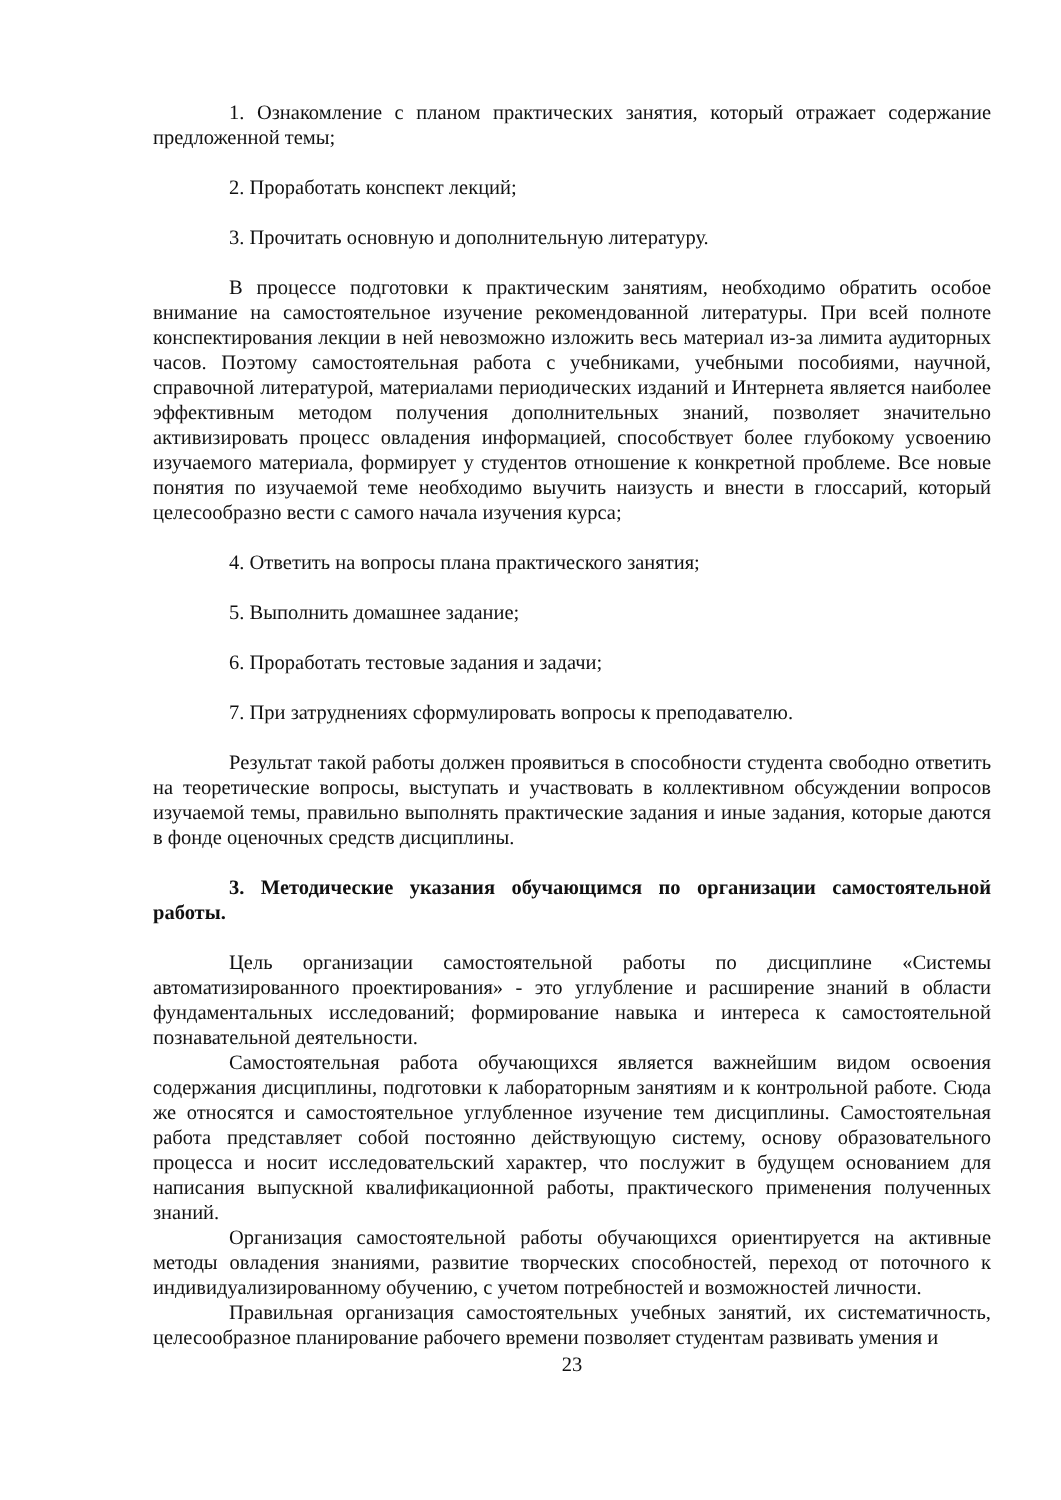1. Ознакомление с планом практических занятия, который отражает содержание предложенной темы;
2. Проработать конспект лекций;
3. Прочитать основную и дополнительную литературу.
В процессе подготовки к практическим занятиям, необходимо обратить особое внимание на самостоятельное изучение рекомендованной литературы. При всей полноте конспектирования лекции в ней невозможно изложить весь материал из-за лимита аудиторных часов. Поэтому самостоятельная работа с учебниками, учебными пособиями, научной, справочной литературой, материалами периодических изданий и Интернета является наиболее эффективным методом получения дополнительных знаний, позволяет значительно активизировать процесс овладения информацией, способствует более глубокому усвоению изучаемого материала, формирует у студентов отношение к конкретной проблеме. Все новые понятия по изучаемой теме необходимо выучить наизусть и внести в глоссарий, который целесообразно вести с самого начала изучения курса;
4. Ответить на вопросы плана практического занятия;
5. Выполнить домашнее задание;
6. Проработать тестовые задания и задачи;
7. При затруднениях сформулировать вопросы к преподавателю.
Результат такой работы должен проявиться в способности студента свободно ответить на теоретические вопросы, выступать и участвовать в коллективном обсуждении вопросов изучаемой темы, правильно выполнять практические задания и иные задания, которые даются в фонде оценочных средств дисциплины.
3. Методические указания обучающимся по организации самостоятельной работы.
Цель организации самостоятельной работы по дисциплине «Системы автоматизированного проектирования» - это углубление и расширение знаний в области фундаментальных исследований; формирование навыка и интереса к самостоятельной познавательной деятельности.
Самостоятельная работа обучающихся является важнейшим видом освоения содержания дисциплины, подготовки к лабораторным занятиям и к контрольной работе. Сюда же относятся и самостоятельное углубленное изучение тем дисциплины. Самостоятельная работа представляет собой постоянно действующую систему, основу образовательного процесса и носит исследовательский характер, что послужит в будущем основанием для написания выпускной квалификационной работы, практического применения полученных знаний.
Организация самостоятельной работы обучающихся ориентируется на активные методы овладения знаниями, развитие творческих способностей, переход от поточного к индивидуализированному обучению, с учетом потребностей и возможностей личности.
Правильная организация самостоятельных учебных занятий, их систематичность, целесообразное планирование рабочего времени позволяет студентам развивать умения и
23